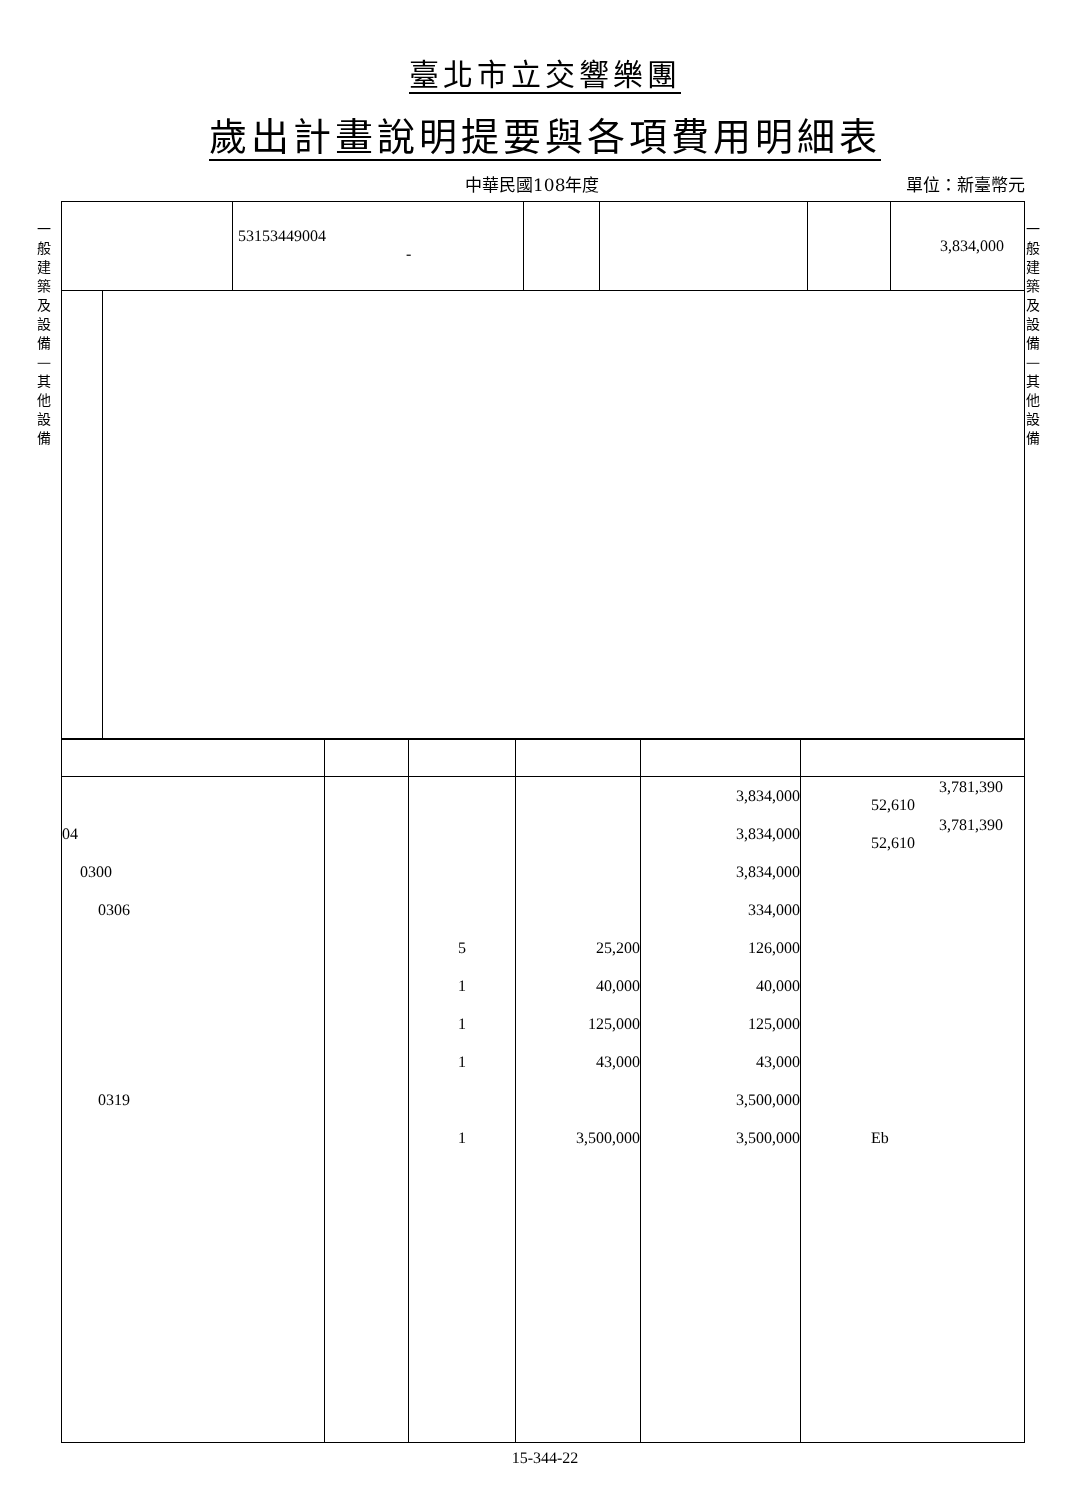臺北市立交響樂團
歲出計畫說明提要與各項費用明細表
中華民國108年度 單位：新臺幣元
一般建築及設備—其他設備
一般建築及設備—其他設備
| | 53153449004 - | | | | 3,834,000 |
| | | | | 3,834,000 | 3,781,390 52,610 |
| 04 | | | | 3,834,000 | 3,781,390 52,610 |
| 0300 | | | | 3,834,000 | |
| 0306 | | | | 334,000 | |
| | | 5 | 25,200 | 126,000 | |
| | | 1 | 40,000 | 40,000 | |
| | | 1 | 125,000 | 125,000 | |
| | | 1 | 43,000 | 43,000 | |
| 0319 | | | | 3,500,000 | |
| | | 1 | 3,500,000 | 3,500,000 | Eb |
15-344-22